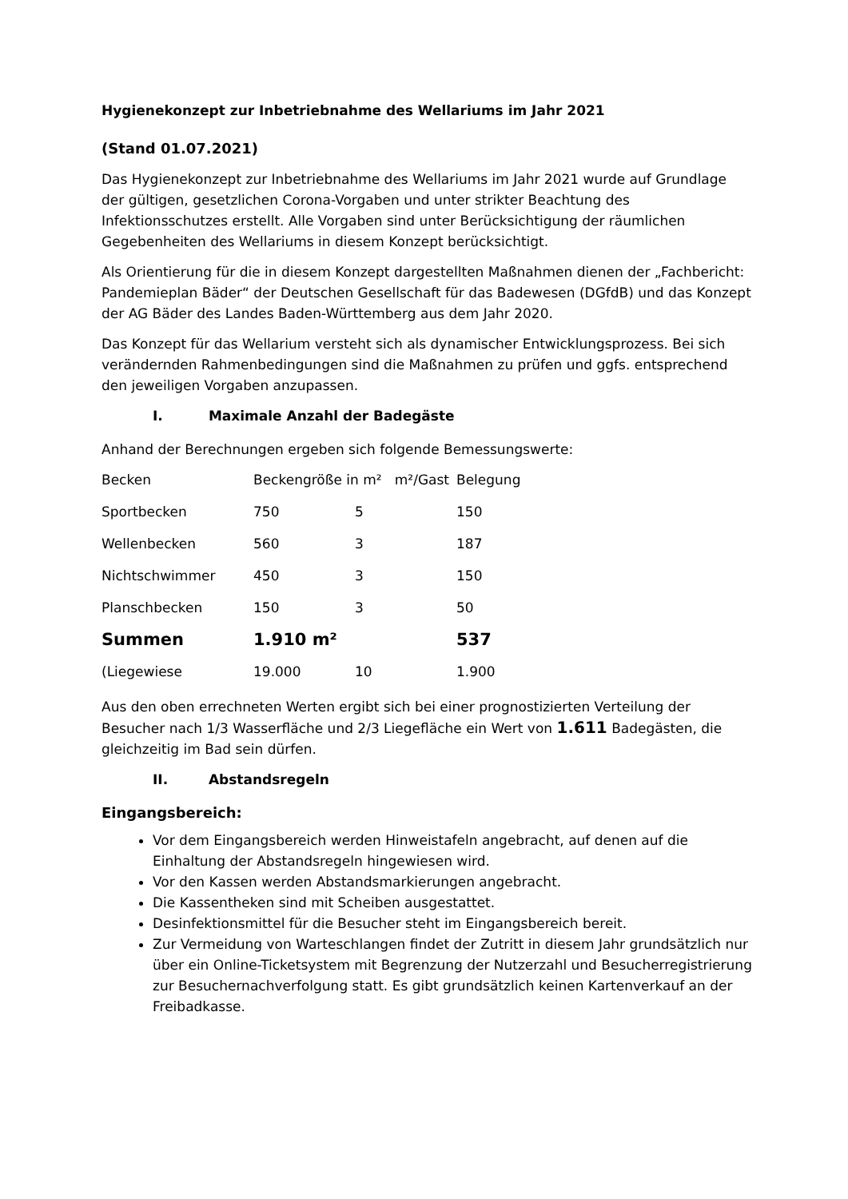Hygienekonzept zur Inbetriebnahme des Wellariums im Jahr 2021
(Stand 01.07.2021)
Das Hygienekonzept zur Inbetriebnahme des Wellariums im Jahr 2021 wurde auf Grundlage der gültigen, gesetzlichen Corona-Vorgaben und unter strikter Beachtung des Infektionsschutzes erstellt. Alle Vorgaben sind unter Berücksichtigung der räumlichen Gegebenheiten des Wellariums in diesem Konzept berücksichtigt.
Als Orientierung für die in diesem Konzept dargestellten Maßnahmen dienen der „Fachbericht: Pandemieplan Bäder“ der Deutschen Gesellschaft für das Badewesen (DGfdB) und das Konzept der AG Bäder des Landes Baden-Württemberg aus dem Jahr 2020.
Das Konzept für das Wellarium versteht sich als dynamischer Entwicklungsprozess. Bei sich verändernden Rahmenbedingungen sind die Maßnahmen zu prüfen und ggfs. entsprechend den jeweiligen Vorgaben anzupassen.
I. Maximale Anzahl der Badegäste
Anhand der Berechnungen ergeben sich folgende Bemessungswerte:
| Becken | Beckengröße in m² m²/Gast | | Belegung |
| Sportbecken | 750 | 5 | 150 |
| Wellenbecken | 560 | 3 | 187 |
| Nichtschwimmer | 450 | 3 | 150 |
| Planschbecken | 150 | 3 | 50 |
| Summen | 1.910 m² | | 537 |
| (Liegewiese | 19.000 | 10 | 1.900 |
Aus den oben errechneten Werten ergibt sich bei einer prognostizierten Verteilung der Besucher nach 1/3 Wasserfläche und 2/3 Liegefläche ein Wert von 1.611 Badegästen, die gleichzeitig im Bad sein dürfen.
II. Abstandsregeln
Eingangsbereich:
Vor dem Eingangsbereich werden Hinweistafeln angebracht, auf denen auf die Einhaltung der Abstandsregeln hingewiesen wird.
Vor den Kassen werden Abstandsmarkierungen angebracht.
Die Kassentheken sind mit Scheiben ausgestattet.
Desinfektionsmittel für die Besucher steht im Eingangsbereich bereit.
Zur Vermeidung von Warteschlangen findet der Zutritt in diesem Jahr grundsätzlich nur über ein Online-Ticketsystem mit Begrenzung der Nutzerzahl und Besucherregistrierung zur Besuchernachverfolgung statt. Es gibt grundsätzlich keinen Kartenverkauf an der Freibadkasse.